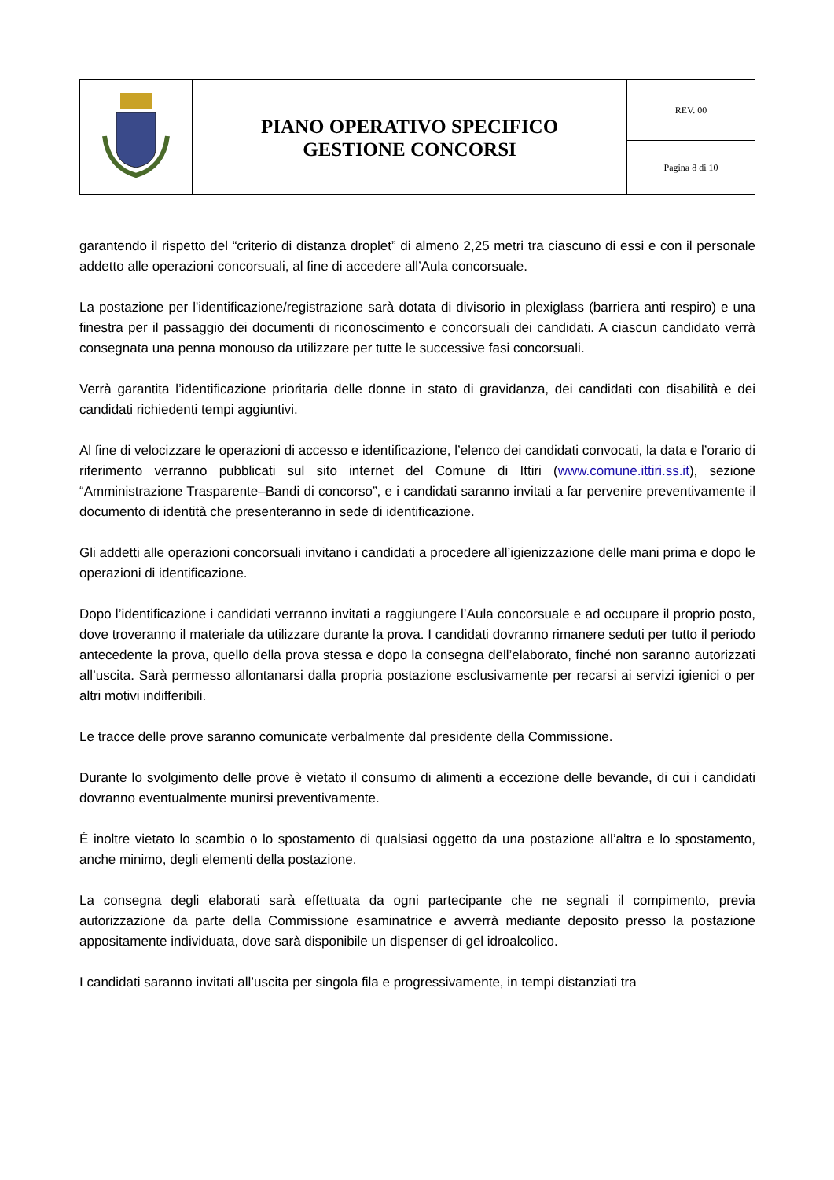| | PIANO OPERATIVO SPECIFICO GESTIONE CONCORSI | REV. 00 |
| | | Pagina 8 di 10 |
garantendo il rispetto del “criterio di distanza droplet” di almeno 2,25 metri tra ciascuno di essi e con il personale addetto alle operazioni concorsuali, al fine di accedere all’Aula concorsuale.
La postazione per l'identificazione/registrazione sarà dotata di divisorio in plexiglass (barriera anti respiro) e una finestra per il passaggio dei documenti di riconoscimento e concorsuali dei candidati. A ciascun candidato verrà consegnata una penna monouso da utilizzare per tutte le successive fasi concorsuali.
Verrà garantita l’identificazione prioritaria delle donne in stato di gravidanza, dei candidati con disabilità e dei candidati richiedenti tempi aggiuntivi.
Al fine di velocizzare le operazioni di accesso e identificazione, l’elenco dei candidati convocati, la data e l’orario di riferimento verranno pubblicati sul sito internet del Comune di Ittiri (www.comune.ittiri.ss.it), sezione “Amministrazione Trasparente–Bandi di concorso”, e i candidati saranno invitati a far pervenire preventivamente il documento di identità che presenteranno in sede di identificazione.
Gli addetti alle operazioni concorsuali invitano i candidati a procedere all’igienizzazione delle mani prima e dopo le operazioni di identificazione.
Dopo l’identificazione i candidati verranno invitati a raggiungere l’Aula concorsuale e ad occupare il proprio posto, dove troveranno il materiale da utilizzare durante la prova. I candidati dovranno rimanere seduti per tutto il periodo antecedente la prova, quello della prova stessa e dopo la consegna dell’elaborato, finché non saranno autorizzati all’uscita. Sarà permesso allontanarsi dalla propria postazione esclusivamente per recarsi ai servizi igienici o per altri motivi indifferibili.
Le tracce delle prove saranno comunicate verbalmente dal presidente della Commissione.
Durante lo svolgimento delle prove è vietato il consumo di alimenti a eccezione delle bevande, di cui i candidati dovranno eventualmente munirsi preventivamente.
É inoltre vietato lo scambio o lo spostamento di qualsiasi oggetto da una postazione all’altra e lo spostamento, anche minimo, degli elementi della postazione.
La consegna degli elaborati sarà effettuata da ogni partecipante che ne segnali il compimento, previa autorizzazione da parte della Commissione esaminatrice e avverrà mediante deposito presso la postazione appositamente individuata, dove sarà disponibile un dispenser di gel idroalcolico.
I candidati saranno invitati all’uscita per singola fila e progressivamente, in tempi distanziati tra